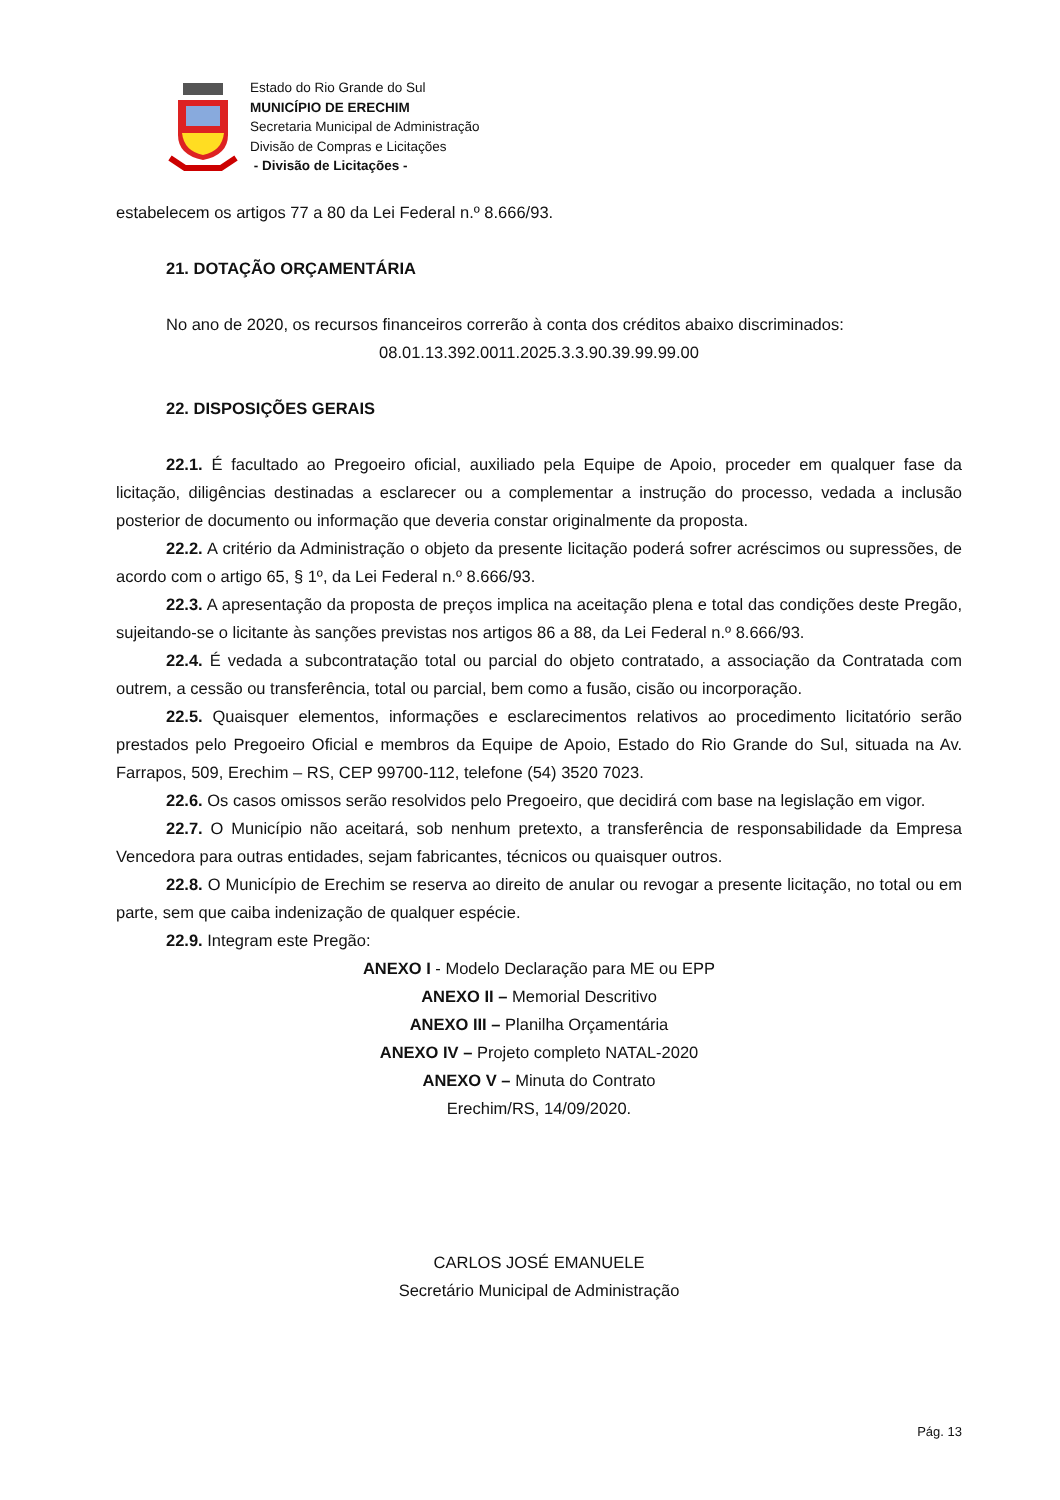Estado do Rio Grande do Sul
MUNICÍPIO DE ERECHIM
Secretaria Municipal de Administração
Divisão de Compras e Licitações
- Divisão de Licitações -
estabelecem os artigos 77 a 80 da Lei Federal n.º 8.666/93.
21. DOTAÇÃO ORÇAMENTÁRIA
No ano de 2020, os recursos financeiros correrão à conta dos créditos abaixo discriminados:
08.01.13.392.0011.2025.3.3.90.39.99.99.00
22. DISPOSIÇÕES GERAIS
22.1. É facultado ao Pregoeiro oficial, auxiliado pela Equipe de Apoio, proceder em qualquer fase da licitação, diligências destinadas a esclarecer ou a complementar a instrução do processo, vedada a inclusão posterior de documento ou informação que deveria constar originalmente da proposta.
22.2. A critério da Administração o objeto da presente licitação poderá sofrer acréscimos ou supressões, de acordo com o artigo 65, § 1º, da Lei Federal n.º 8.666/93.
22.3. A apresentação da proposta de preços implica na aceitação plena e total das condições deste Pregão, sujeitando-se o licitante às sanções previstas nos artigos 86 a 88, da Lei Federal n.º 8.666/93.
22.4. É vedada a subcontratação total ou parcial do objeto contratado, a associação da Contratada com outrem, a cessão ou transferência, total ou parcial, bem como a fusão, cisão ou incorporação.
22.5. Quaisquer elementos, informações e esclarecimentos relativos ao procedimento licitatório serão prestados pelo Pregoeiro Oficial e membros da Equipe de Apoio, Estado do Rio Grande do Sul, situada na Av. Farrapos, 509, Erechim – RS, CEP 99700-112, telefone (54) 3520 7023.
22.6. Os casos omissos serão resolvidos pelo Pregoeiro, que decidirá com base na legislação em vigor.
22.7. O Município não aceitará, sob nenhum pretexto, a transferência de responsabilidade da Empresa Vencedora para outras entidades, sejam fabricantes, técnicos ou quaisquer outros.
22.8. O Município de Erechim se reserva ao direito de anular ou revogar a presente licitação, no total ou em parte, sem que caiba indenização de qualquer espécie.
22.9. Integram este Pregão:
ANEXO I - Modelo Declaração para ME ou EPP
ANEXO II – Memorial Descritivo
ANEXO III – Planilha Orçamentária
ANEXO IV – Projeto completo NATAL-2020
ANEXO V – Minuta do Contrato
Erechim/RS, 14/09/2020.
CARLOS JOSÉ EMANUELE
Secretário Municipal de Administração
Pág. 13